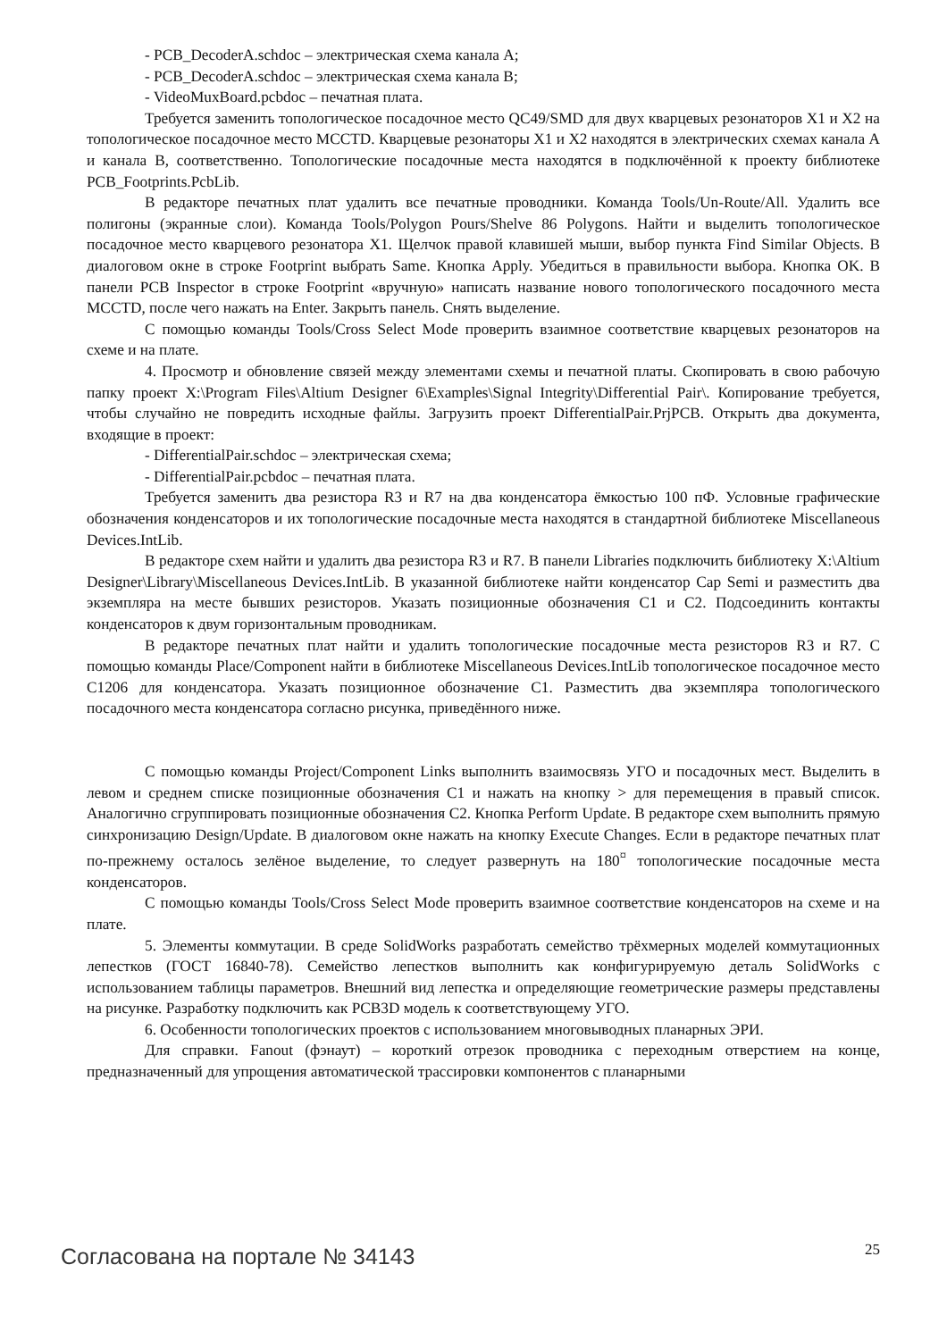- PCB_DecoderA.schdoc – электрическая схема канала A;
- PCB_DecoderA.schdoc – электрическая схема канала B;
- VideoMuxBoard.pcbdoc – печатная плата.
Требуется заменить топологическое посадочное место QC49/SMD для двух кварцевых резонаторов X1 и X2 на топологическое посадочное место MCCTD. Кварцевые резонаторы X1 и X2 находятся в электрических схемах канала A и канала B, соответственно. Топологические посадочные места находятся в подключённой к проекту библиотеке PCB_Footprints.PcbLib.
В редакторе печатных плат удалить все печатные проводники. Команда Tools/Un-Route/All. Удалить все полигоны (экранные слои). Команда Tools/Polygon Pours/Shelve 86 Polygons. Найти и выделить топологическое посадочное место кварцевого резонатора X1. Щелчок правой клавишей мыши, выбор пункта Find Similar Objects. В диалоговом окне в строке Footprint выбрать Same. Кнопка Apply. Убедиться в правильности выбора. Кнопка OK. В панели PCB Inspector в строке Footprint «вручную» написать название нового топологического посадочного места MCCTD, после чего нажать на Enter. Закрыть панель. Снять выделение.
С помощью команды Tools/Cross Select Mode проверить взаимное соответствие кварцевых резонаторов на схеме и на плате.
4. Просмотр и обновление связей между элементами схемы и печатной платы. Скопировать в свою рабочую папку проект X:\Program Files\Altium Designer 6\Examples\Signal Integrity\Differential Pair\. Копирование требуется, чтобы случайно не повредить исходные файлы. Загрузить проект DifferentialPair.PrjPCB. Открыть два документа, входящие в проект:
- DifferentialPair.schdoc – электрическая схема;
- DifferentialPair.pcbdoc – печатная плата.
Требуется заменить два резистора R3 и R7 на два конденсатора ёмкостью 100 пФ. Условные графические обозначения конденсаторов и их топологические посадочные места находятся в стандартной библиотеке Miscellaneous Devices.IntLib.
В редакторе схем найти и удалить два резистора R3 и R7. В панели Libraries подключить библиотеку X:\Altium Designer\Library\Miscellaneous Devices.IntLib. В указанной библиотеке найти конденсатор Cap Semi и разместить два экземпляра на месте бывших резисторов. Указать позиционные обозначения C1 и C2. Подсоединить контакты конденсаторов к двум горизонтальным проводникам.
В редакторе печатных плат найти и удалить топологические посадочные места резисторов R3 и R7. С помощью команды Place/Component найти в библиотеке Miscellaneous Devices.IntLib топологическое посадочное место C1206 для конденсатора. Указать позиционное обозначение C1. Разместить два экземпляра топологического посадочного места конденсатора согласно рисунка, приведённого ниже.
С помощью команды Project/Component Links выполнить взаимосвязь УГО и посадочных мест. Выделить в левом и среднем списке позиционные обозначения C1 и нажать на кнопку > для перемещения в правый список. Аналогично сгруппировать позиционные обозначения C2. Кнопка Perform Update. В редакторе схем выполнить прямую синхронизацию Design/Update. В диалоговом окне нажать на кнопку Execute Changes. Если в редакторе печатных плат по-прежнему осталось зелёное выделение, то следует развернуть на 180<sup>¤</sup> топологические посадочные места конденсаторов.
С помощью команды Tools/Cross Select Mode проверить взаимное соответствие конденсаторов на схеме и на плате.
5. Элементы коммутации. В среде SolidWorks разработать семейство трёхмерных моделей коммутационных лепестков (ГОСТ 16840-78). Семейство лепестков выполнить как конфигурируемую деталь SolidWorks с использованием таблицы параметров. Внешний вид лепестка и определяющие геометрические размеры представлены на рисунке. Разработку подключить как PCB3D модель к соответствующему УГО.
6. Особенности топологических проектов с использованием многовыводных планарных ЭРИ.
Для справки. Fanout (фэнаут) – короткий отрезок проводника с переходным отверстием на конце, предназначенный для упрощения автоматической трассировки компонентов с планарными
Согласована на портале № 34143 25